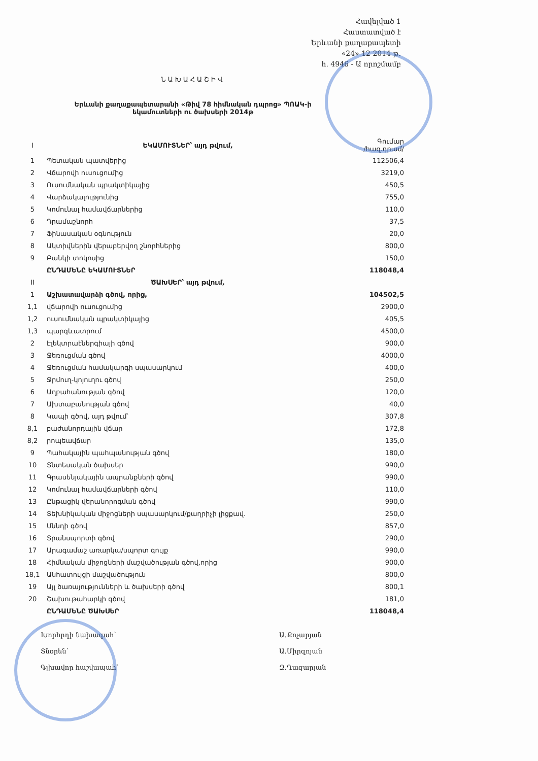Հավելված 1
Հաստատված է
Երևանի քաղաքապետի
«24» 12 2014 թ.
հ. 4946 - Ա որոշմամբ
ՆԱԽԱՀԱՇԻՎ
Երևանի քաղաքապետարանի «Թիվ 78 հիմնական դպրոց» ՊՈԱԿ-ի
եկամուտների ու ծախսերի 2014թ
| I | ԵԿԱՄՈՒՏՆԵՐ՝ այդ թվում, | Գումար /հազ.դրամ/ |
| 1 | Պետական պատվերից | 112506,4 |
| 2 | Վճարովի ուսուցումից | 3219,0 |
| 3 | Ուսումնական պրակտիկայից | 450,5 |
| 4 | Վարձակալությունից | 755,0 |
| 5 | Կոմունալ համավճարներից | 110,0 |
| 6 | Դրամաշնորհ | 37,5 |
| 7 | Ֆինասական օգնություն | 20,0 |
| 8 | Ակտիվներին վերաբերվող շնորհներից | 800,0 |
| 9 | Բանկի տոկոսից | 150,0 |
| | ԸՆԴԱՄԵՆԸ ԵԿԱՄՈՒՏՆԵՐ | 118048,4 |
| II | ԾԱԽՍԵՐ՝ այդ թվում, | |
| 1 | Աշխատավարձի գծով, որից, | 104502,5 |
| 1,1 | վճարովի ուսուցումից | 2900,0 |
| 1,2 | ուսումնական պրակտիկայից | 405,5 |
| 1,3 | պարգևատրում | 4500,0 |
| 2 | Էլեկտրաէներգիայի գծով | 900,0 |
| 3 | Ջեռուցման գծով | 4000,0 |
| 4 | Ջեռուցման համակարգի սպասարկում | 400,0 |
| 5 | Ջրմուղ-կոյուղու գծով | 250,0 |
| 6 | Աղբահանության գծով | 120,0 |
| 7 | Ախտաբանության գծով | 40,0 |
| 8 | Կապի գծով, այդ թվում՝ | 307,8 |
| 8,1 | բաժանորդային վճար | 172,8 |
| 8,2 | րոպեավճար | 135,0 |
| 9 | Պահակային պահպանության գծով | 180,0 |
| 10 | Տնտեսական ծախսեր | 990,0 |
| 11 | Գրասենյակային ապրանքների գծով | 990,0 |
| 12 | Կոմունալ համավճարների գծով | 110,0 |
| 13 | Ընթացիկ վերանորոգման գծով | 990,0 |
| 14 | Տեխնիկական միջոցների սպասարկում/քաղրիչի լիցքավ. | 250,0 |
| 15 | Սննդի գծով | 857,0 |
| 16 | Տրանսպորտի գծով | 290,0 |
| 17 | Արագամաշ առարկա/սպորտ գույք | 990,0 |
| 18 | Հիմնական միջոցների մաշվածության գծով,որից | 900,0 |
| 18,1 | Անհատույցի մաշվածություն | 800,0 |
| 19 | Այլ ծառայությունների և ծախսերի գծով | 800,1 |
| 20 | Շախութահարկի գծով | 181,0 |
| | ԸՆԴԱՄԵՆԸ ԾԱԽՍԵՐ | 118048,4 |
Խորհրդի նախագահ՝ Ա.Քոչարյան
Տնօրեն՝ Ա.Միրզոյան
Գլխավոր հաշվապահ՝ Զ.Ղազարյան